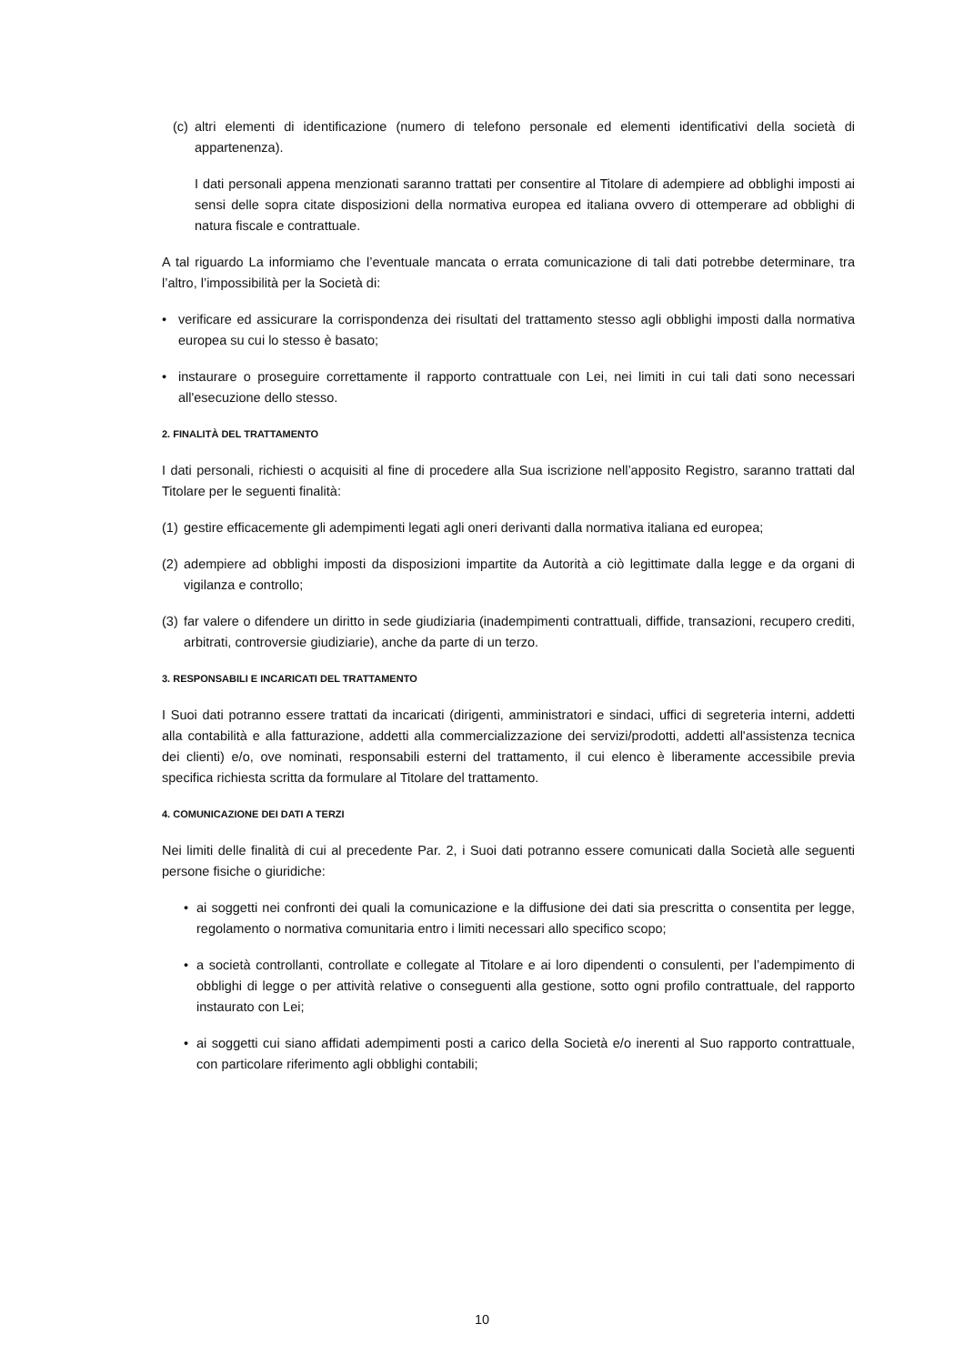(c)
altri elementi di identificazione (numero di telefono personale ed elementi identificativi della società di appartenenza).
I dati personali appena menzionati saranno trattati per consentire al Titolare di adempiere ad obblighi imposti ai sensi delle sopra citate disposizioni della normativa europea ed italiana ovvero di ottemperare ad obblighi di natura fiscale e contrattuale.
A tal riguardo La informiamo che l’eventuale mancata o errata comunicazione di tali dati potrebbe determinare, tra l’altro, l’impossibilità per la Società di:
• verificare ed assicurare la corrispondenza dei risultati del trattamento stesso agli obblighi imposti dalla normativa europea su cui lo stesso è basato;
• instaurare o proseguire correttamente il rapporto contrattuale con Lei, nei limiti in cui tali dati sono necessari all'esecuzione dello stesso.
2. FINALITÀ DEL TRATTAMENTO
I dati personali, richiesti o acquisiti al fine di procedere alla Sua iscrizione nell’apposito Registro, saranno trattati dal Titolare per le seguenti finalità:
(1)
gestire efficacemente gli adempimenti legati agli oneri derivanti dalla normativa italiana ed europea;
(2)
adempiere ad obblighi imposti da disposizioni impartite da Autorità a ciò legittimate dalla legge e da organi di vigilanza e controllo;
(3)
far valere o difendere un diritto in sede giudiziaria (inadempimenti contrattuali, diffide, transazioni, recupero crediti, arbitrati, controversie giudiziarie), anche da parte di un terzo.
3. RESPONSABILI E INCARICATI DEL TRATTAMENTO
I Suoi dati potranno essere trattati da incaricati (dirigenti, amministratori e sindaci, uffici di segreteria interni, addetti alla contabilità e alla fatturazione, addetti alla commercializzazione dei servizi/prodotti, addetti all'assistenza tecnica dei clienti) e/o, ove nominati, responsabili esterni del trattamento, il cui elenco è liberamente accessibile previa specifica richiesta scritta da formulare al Titolare del trattamento.
4. COMUNICAZIONE DEI DATI A TERZI
Nei limiti delle finalità di cui al precedente Par. 2, i Suoi dati potranno essere comunicati dalla Società alle seguenti persone fisiche o giuridiche:
• ai soggetti nei confronti dei quali la comunicazione e la diffusione dei dati sia prescritta o consentita per legge, regolamento o normativa comunitaria entro i limiti necessari allo specifico scopo;
• a società controllanti, controllate e collegate al Titolare e ai loro dipendenti o consulenti, per l’adempimento di obblighi di legge o per attività relative o conseguenti alla gestione, sotto ogni profilo contrattuale, del rapporto instaurato con Lei;
• ai soggetti cui siano affidati adempimenti posti a carico della Società e/o inerenti al Suo rapporto contrattuale, con particolare riferimento agli obblighi contabili;
10